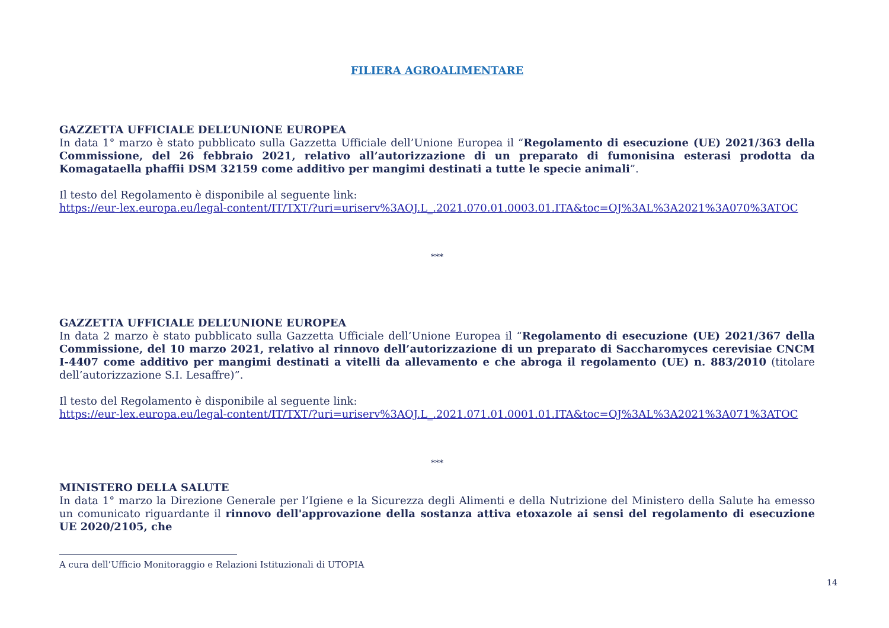FILIERA AGROALIMENTARE
GAZZETTA UFFICIALE DELL’UNIONE EUROPEA
In data 1° marzo è stato pubblicato sulla Gazzetta Ufficiale dell’Unione Europea il “Regolamento di esecuzione (UE) 2021/363 della Commissione, del 26 febbraio 2021, relativo all’autorizzazione di un preparato di fumonisina esterasi prodotta da Komagataella phaffii DSM 32159 come additivo per mangimi destinati a tutte le specie animali”.
Il testo del Regolamento è disponibile al seguente link:
https://eur-lex.europa.eu/legal-content/IT/TXT/?uri=uriserv%3AOJ.L_.2021.070.01.0003.01.ITA&toc=OJ%3AL%3A2021%3A070%3ATOC
***
GAZZETTA UFFICIALE DELL’UNIONE EUROPEA
In data 2 marzo è stato pubblicato sulla Gazzetta Ufficiale dell’Unione Europea il “Regolamento di esecuzione (UE) 2021/367 della Commissione, del 10 marzo 2021, relativo al rinnovo dell’autorizzazione di un preparato di Saccharomyces cerevisiae CNCM I-4407 come additivo per mangimi destinati a vitelli da allevamento e che abroga il regolamento (UE) n. 883/2010 (titolare dell’autorizzazione S.I. Lesaffre)”.
Il testo del Regolamento è disponibile al seguente link:
https://eur-lex.europa.eu/legal-content/IT/TXT/?uri=uriserv%3AOJ.L_.2021.071.01.0001.01.ITA&toc=OJ%3AL%3A2021%3A071%3ATOC
***
MINISTERO DELLA SALUTE
In data 1° marzo la Direzione Generale per l’Igiene e la Sicurezza degli Alimenti e della Nutrizione del Ministero della Salute ha emesso un comunicato riguardante il rinnovo dell'approvazione della sostanza attiva etoxazole ai sensi del regolamento di esecuzione UE 2020/2105, che
A cura dell’Ufficio Monitoraggio e Relazioni Istituzionali di UTOPIA
14